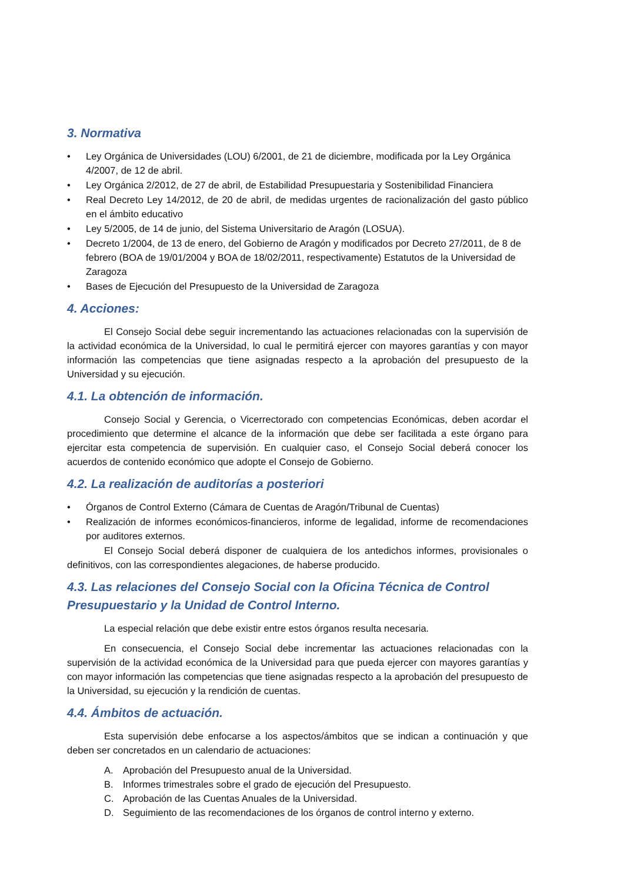3. Normativa
• Ley Orgánica de Universidades (LOU) 6/2001, de 21 de diciembre, modificada por la Ley Orgánica 4/2007, de 12 de abril.
• Ley Orgánica 2/2012, de 27 de abril, de Estabilidad Presupuestaria y Sostenibilidad Financiera
• Real Decreto Ley 14/2012, de 20 de abril, de medidas urgentes de racionalización del gasto público en el ámbito educativo
• Ley 5/2005, de 14 de junio, del Sistema Universitario de Aragón (LOSUA).
• Decreto 1/2004, de 13 de enero, del Gobierno de Aragón y modificados por Decreto 27/2011, de 8 de febrero (BOA de 19/01/2004 y BOA de 18/02/2011, respectivamente) Estatutos de la Universidad de Zaragoza
• Bases de Ejecución del Presupuesto de la Universidad de Zaragoza
4. Acciones:
El Consejo Social debe seguir incrementando las actuaciones relacionadas con la supervisión de la actividad económica de la Universidad, lo cual le permitirá ejercer con mayores garantías y con mayor información las competencias que tiene asignadas respecto a la aprobación del presupuesto de la Universidad y su ejecución.
4.1. La obtención de información.
Consejo Social y Gerencia, o Vicerrectorado con competencias Económicas, deben acordar el procedimiento que determine el alcance de la información que debe ser facilitada a este órgano para ejercitar esta competencia de supervisión. En cualquier caso, el Consejo Social deberá conocer los acuerdos de contenido económico que adopte el Consejo de Gobierno.
4.2. La realización de auditorías a posteriori
• Órganos de Control Externo (Cámara de Cuentas de Aragón/Tribunal de Cuentas)
• Realización de informes económicos-financieros, informe de legalidad, informe de recomendaciones por auditores externos.
El Consejo Social deberá disponer de cualquiera de los antedichos informes, provisionales o definitivos, con las correspondientes alegaciones, de haberse producido.
4.3. Las relaciones del Consejo Social con la Oficina Técnica de Control Presupuestario y la Unidad de Control Interno.
La especial relación que debe existir entre estos órganos resulta necesaria.
En consecuencia, el Consejo Social debe incrementar las actuaciones relacionadas con la supervisión de la actividad económica de la Universidad para que pueda ejercer con mayores garantías y con mayor información las competencias que tiene asignadas respecto a la aprobación del presupuesto de la Universidad, su ejecución y la rendición de cuentas.
4.4. Ámbitos de actuación.
Esta supervisión debe enfocarse a los aspectos/ámbitos que se indican a continuación y que deben ser concretados en un calendario de actuaciones:
A. Aprobación del Presupuesto anual de la Universidad.
B. Informes trimestrales sobre el grado de ejecución del Presupuesto.
C. Aprobación de las Cuentas Anuales de la Universidad.
D. Seguimiento de las recomendaciones de los órganos de control interno y externo.